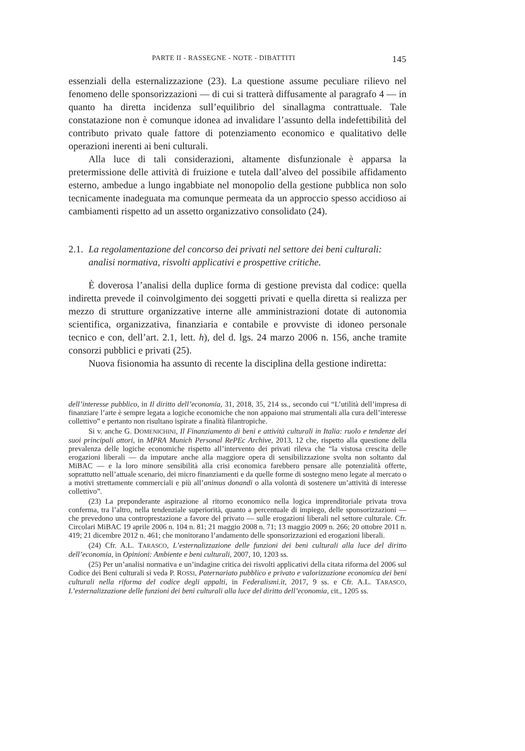PARTE II - RASSEGNE - NOTE - DIBATTITI 145
essenziali della esternalizzazione (23). La questione assume peculiare rilievo nel fenomeno delle sponsorizzazioni — di cui si tratterà diffusamente al paragrafo 4 — in quanto ha diretta incidenza sull’equilibrio del sinallagma contrattuale. Tale constatazione non è comunque idonea ad invalidare l’assunto della indefettibilità del contributo privato quale fattore di potenziamento economico e qualitativo delle operazioni inerenti ai beni culturali.
Alla luce di tali considerazioni, altamente disfunzionale è apparsa la pretermissione delle attività di fruizione e tutela dall’alveo del possibile affidamento esterno, ambedue a lungo ingabbiate nel monopolio della gestione pubblica non solo tecnicamente inadeguata ma comunque permeata da un approccio spesso accidioso ai cambiamenti rispetto ad un assetto organizzativo consolidato (24).
2.1. La regolamentazione del concorso dei privati nel settore dei beni culturali: analisi normativa, risvolti applicativi e prospettive critiche.
È doverosa l’analisi della duplice forma di gestione prevista dal codice: quella indiretta prevede il coinvolgimento dei soggetti privati e quella diretta si realizza per mezzo di strutture organizzative interne alle amministrazioni dotate di autonomia scientifica, organizzativa, finanziaria e contabile e provviste di idoneo personale tecnico e con, dell’art. 2.1, lett. h), del d. lgs. 24 marzo 2006 n. 156, anche tramite consorzi pubblici e privati (25).
Nuova fisionomia ha assunto di recente la disciplina della gestione indiretta:
dell’interesse pubblico, in Il diritto dell’economia, 31, 2018, 35, 214 ss., secondo cui “L’utilità dell’impresa di finanziare l’arte è sempre legata a logiche economiche che non appaiono mai strumentali alla cura dell’interesse collettivo” e pertanto non risultano ispirate a finalità filantropiche.
Si v. anche G. DOMENICHINI, Il Finanziamento di beni e attività culturali in Italia: ruolo e tendenze dei suoi principali attori, in MPRA Munich Personal RePEc Archive, 2013, 12 che, rispetto alla questione della prevalenza delle logiche economiche rispetto all’intervento dei privati rileva che “la vistosa crescita delle erogazioni liberali — da imputare anche alla maggiore opera di sensibilizzazione svolta non soltanto dal MiBAC — e la loro minore sensibilità alla crisi economica farebbero pensare alle potenzialità offerte, soprattutto nell’attuale scenario, dei micro finanziamenti e da quelle forme di sostegno meno legate al mercato o a motivi strettamente commerciali e più all’animus donandi o alla volontà di sostenere un’attività di interesse collettivo”.
(23) La preponderante aspirazione al ritorno economico nella logica imprenditoriale privata trova conferma, tra l’altro, nella tendenziale superiorità, quanto a percentuale di impiego, delle sponsorizzazioni — che prevedono una controprestazione a favore del privato — sulle erogazioni liberali nel settore culturale. Cfr. Circolari MiBAC 19 aprile 2006 n. 104 n. 81; 21 maggio 2008 n. 71; 13 maggio 2009 n. 266; 20 ottobre 2011 n. 419; 21 dicembre 2012 n. 461; che monitorano l’andamento delle sponsorizzazioni ed erogazioni liberali.
(24) Cfr. A.L. TARASCO, L’esternalizzazione delle funzioni dei beni culturali alla luce del diritto dell’economia, in Opinioni: Ambiente e beni culturali, 2007, 10, 1203 ss.
(25) Per un’analisi normativa e un’indagine critica dei risvolti applicativi della citata riforma del 2006 sul Codice dei Beni culturali si veda P. ROSSI, Paternariato pubblico e privato e valorizzazione economica dei beni culturali nella riforma del codice degli appalti, in Federalismi.it, 2017, 9 ss. e Cfr. A.L. TARASCO, L’esternalizzazione delle funzioni dei beni culturali alla luce del diritto dell’economia, cit., 1205 ss.